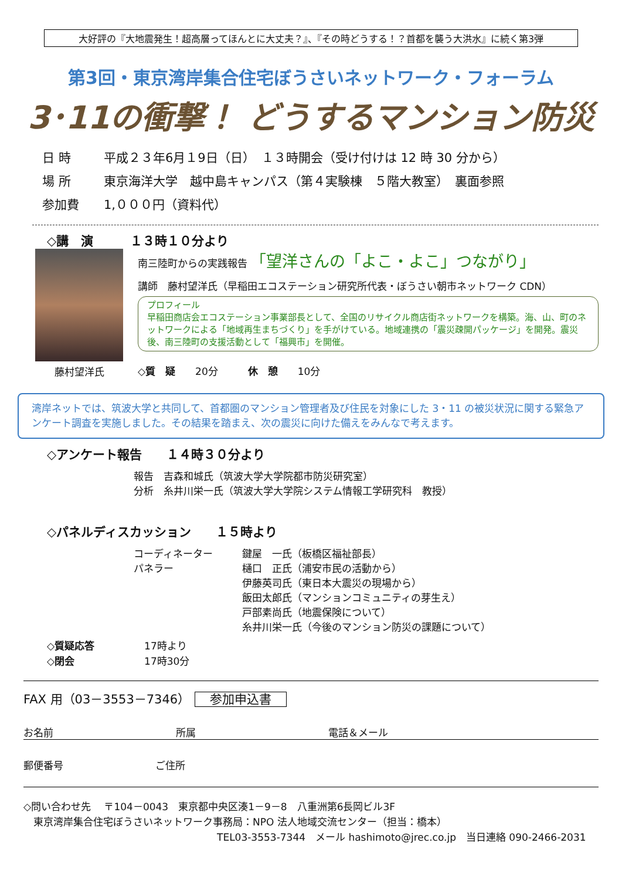大好評の『大地震発生！超高層ってほんとに大丈夫？』、『その時どうする！？首都を襲う大洪水』に続く第3弾
第3回・東京湾岸集合住宅ぼうさいネットワーク・フォーラム
3･11の衝撃！ どうするマンション防災
日 時 平成２３年6月１9日（日）　１３時開会（受け付けは 12 時 30 分から）
場 所 東京海洋大学　越中島キャンパス（第４実験棟　５階大教室）　裏面参照
参加費 1,０００円（資料代）
◇講　演　　　１３時１０分より
藤村望洋氏
南三陸町からの実践報告 「望洋さんの「よこ・よこ」つながり」
講師　藤村望洋氏（早稲田エコステーション研究所代表・ぼうさい朝市ネットワーク CDN）
プロフィール
早稲田商店会エコステーション事業部長として、全国のリサイクル商店街ネットワークを構築。海、山、町のネットワークによる「地域再生まちづくり」を手がけている。地域連携の「震災疎開パッケージ」を開発。震災後、南三陸町の支援活動として「福興市」を開催。
◇質　疑　　20分　　　休　憩　　10分
湾岸ネットでは、筑波大学と共同して、首都圏のマンション管理者及び住民を対象にした 3・11 の被災状況に関する緊急アンケート調査を実施しました。その結果を踏まえ、次の震災に向けた備えをみんなで考えます。
◇アンケート報告　　１４時３０分より
報告　吉森和城氏（筑波大学大学院都市防災研究室）
分析　糸井川栄一氏（筑波大学大学院システム情報工学研究科　教授）
◇パネルディスカッション　　１５時より
コーディネーター
パネラー
鍵屋　一氏（板橋区福祉部長）
樋口　正氏（浦安市民の活動から）
伊藤英司氏（東日本大震災の現場から）
飯田太郎氏（マンションコミュニティの芽生え）
戸部素尚氏（地震保険について）
糸井川栄一氏（今後のマンション防災の課題について）
◇質疑応答　　　　　17時より
◇閉会　　　　　　　17時30分
FAX 用（03－3553－7346） 参加申込書
お名前 所属 電話＆メール
郵便番号 ご住所
◇問い合わせ先　 〒104－0043　東京都中央区湊1－9－8　八重洲第6長岡ビル3F
　東京湾岸集合住宅ぼうさいネットワーク事務局：NPO 法人地域交流センター（担当：橋本）
TEL03-3553-7344　メール hashimoto@jrec.co.jp　当日連絡 090-2466-2031